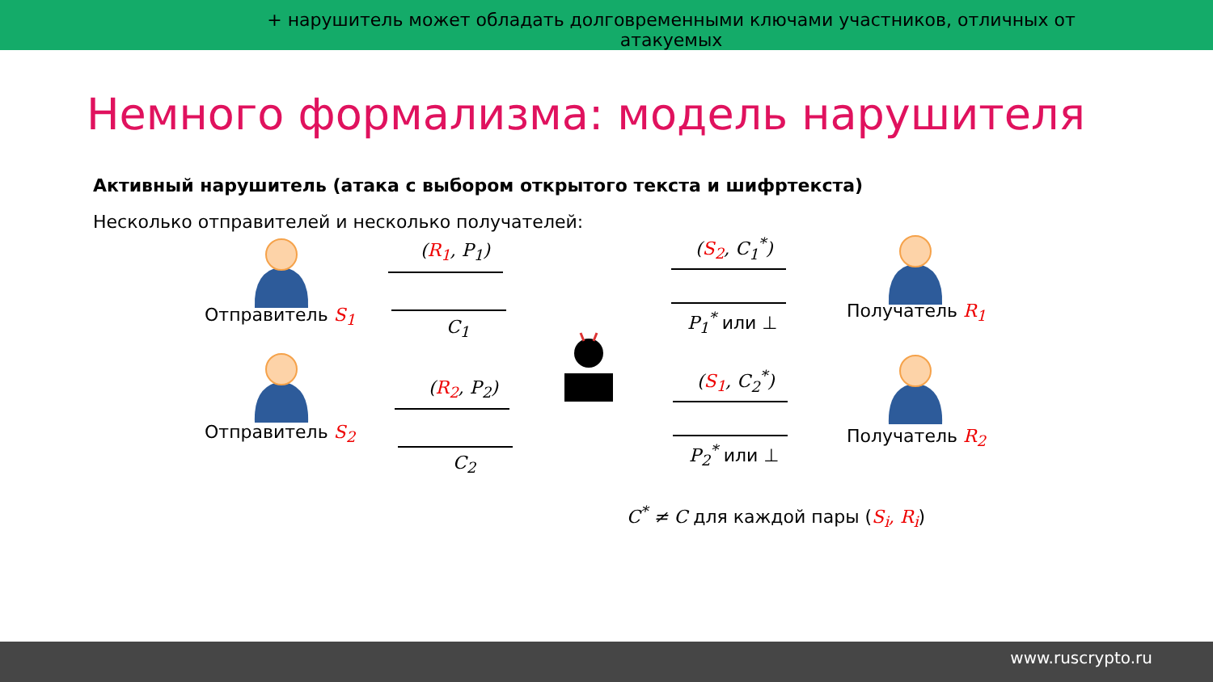Немного формализма: модель нарушителя
Активный нарушитель (атака с выбором открытого текста и шифртекста)
Несколько отправителей и несколько получателей:
Отправитель S<sub>1</sub>
Отправитель S<sub>2</sub>
Получатель R<sub>1</sub>
Получатель R<sub>2</sub>
(R<sub>1</sub>, P<sub>1</sub>)
C<sub>1</sub>
(R<sub>2</sub>, P<sub>2</sub>)
C<sub>2</sub>
(S<sub>2</sub>, C<sub>1</sub><sup>*</sup>)
P<sub>1</sub><sup>*</sup> или ⊥
(S<sub>1</sub>, C<sub>2</sub><sup>*</sup>)
P<sub>2</sub><sup>*</sup> или ⊥
C<sup>*</sup> ≠ C для каждой пары (S<sub>i</sub>, R<sub>i</sub>)
+ нарушитель может обладать долговременными ключами участников, отличных от атакуемых
www.ruscrypto.ru